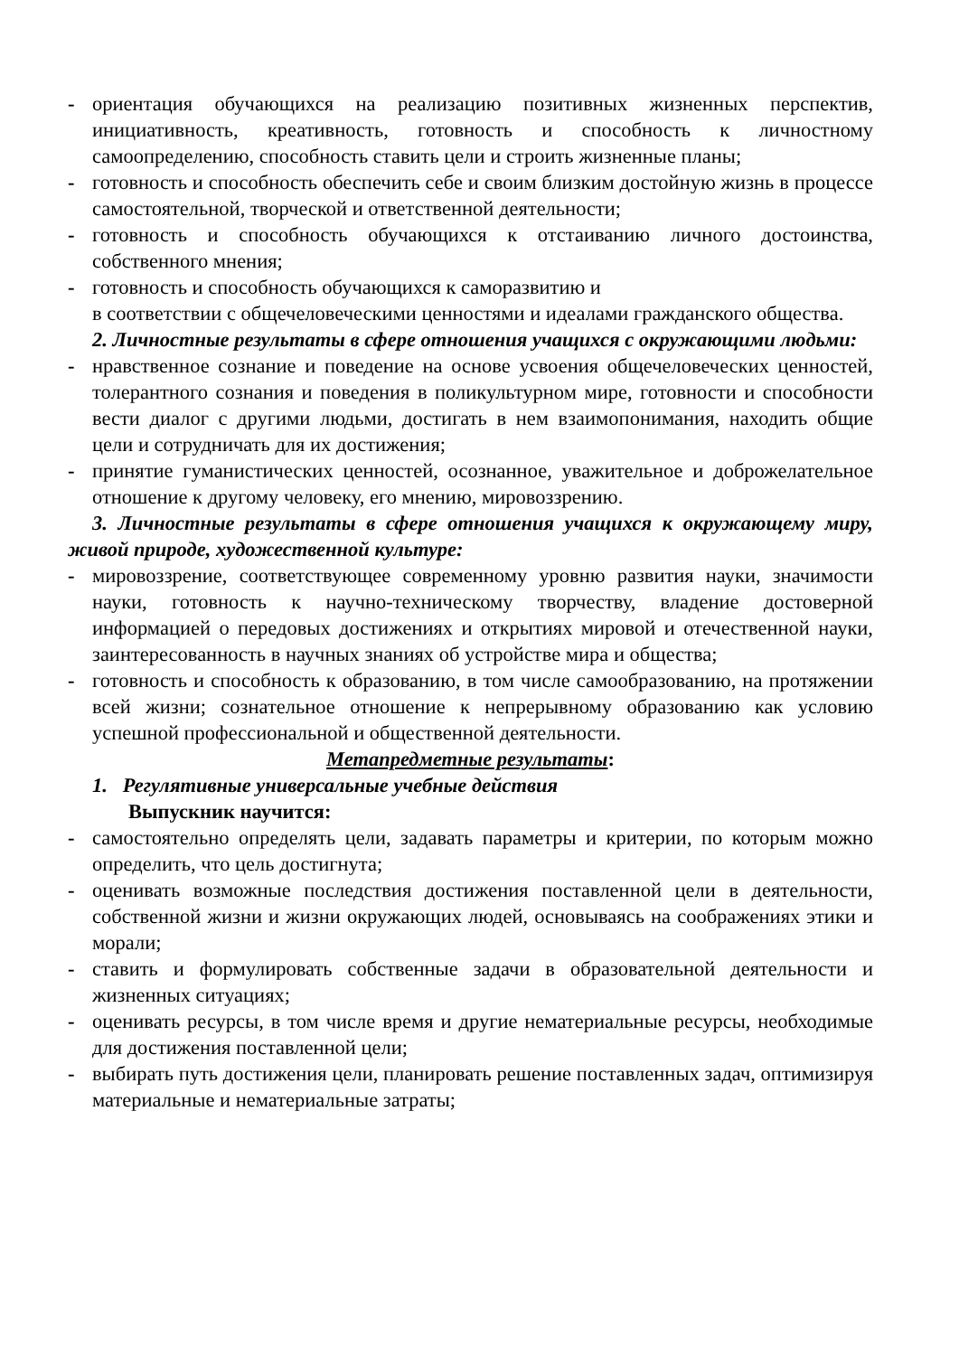- ориентация обучающихся на реализацию позитивных жизненных перспектив, инициативность, креативность, готовность и способность к личностному самоопределению, способность ставить цели и строить жизненные планы;
- готовность и способность обеспечить себе и своим близким достойную жизнь в процессе самостоятельной, творческой и ответственной деятельности;
- готовность и способность обучающихся к отстаиванию личного достоинства, собственного мнения;
- готовность и способность обучающихся к саморазвитию и
в соответствии с общечеловеческими ценностями и идеалами гражданского общества.
2. Личностные результаты в сфере отношения учащихся с окружающими людьми:
- нравственное сознание и поведение на основе усвоения общечеловеческих ценностей, толерантного сознания и поведения в поликультурном мире, готовности и способности вести диалог с другими людьми, достигать в нем взаимопонимания, находить общие цели и сотрудничать для их достижения;
- принятие гуманистических ценностей, осознанное, уважительное и доброжелательное отношение к другому человеку, его мнению, мировоззрению.
3. Личностные результаты в сфере отношения учащихся к окружающему миру, живой природе, художественной культуре:
- мировоззрение, соответствующее современному уровню развития науки, значимости науки, готовность к научно-техническому творчеству, владение достоверной информацией о передовых достижениях и открытиях мировой и отечественной науки, заинтересованность в научных знаниях об устройстве мира и общества;
- готовность и способность к образованию, в том числе самообразованию, на протяжении всей жизни; сознательное отношение к непрерывному образованию как условию успешной профессиональной и общественной деятельности.
Метапредметные результаты:
1. Регулятивные универсальные учебные действия
Выпускник научится:
- самостоятельно определять цели, задавать параметры и критерии, по которым можно определить, что цель достигнута;
- оценивать возможные последствия достижения поставленной цели в деятельности, собственной жизни и жизни окружающих людей, основываясь на соображениях этики и морали;
- ставить и формулировать собственные задачи в образовательной деятельности и жизненных ситуациях;
- оценивать ресурсы, в том числе время и другие нематериальные ресурсы, необходимые для достижения поставленной цели;
- выбирать путь достижения цели, планировать решение поставленных задач, оптимизируя материальные и нематериальные затраты;